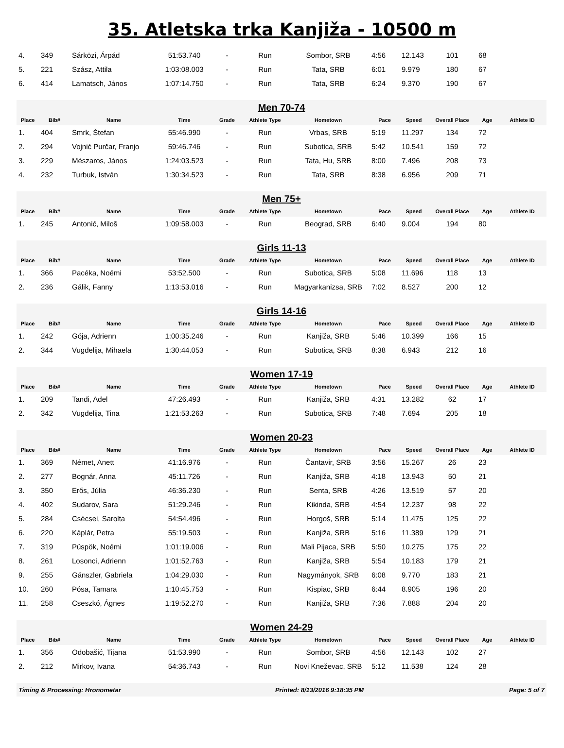35. Atletska trka Kanjiža - 10500 m
| 4. | 349 | Sárközi, Árpád | 51:53.740 | - | Run | Sombor, SRB | 4:56 | 12.143 | 101 | 68 | |
| 5. | 221 | Szász, Attila | 1:03:08.003 | - | Run | Tata, SRB | 6:01 | 9.979 | 180 | 67 | |
| 6. | 414 | Lamatsch, János | 1:07:14.750 | - | Run | Tata, SRB | 6:24 | 9.370 | 190 | 67 | |
| Men 70-74 | | | | | | | | | | | |
| Place | Bib# | Name | Time | Grade | Athlete Type | Hometown | Pace | Speed | Overall Place | Age | Athlete ID |
| 1. | 404 | Smrk, Štefan | 55:46.990 | - | Run | Vrbas, SRB | 5:19 | 11.297 | 134 | 72 | |
| 2. | 294 | Vojnić Purčar, Franjo | 59:46.746 | - | Run | Subotica, SRB | 5:42 | 10.541 | 159 | 72 | |
| 3. | 229 | Mészaros, János | 1:24:03.523 | - | Run | Tata, Hu, SRB | 8:00 | 7.496 | 208 | 73 | |
| 4. | 232 | Turbuk, István | 1:30:34.523 | - | Run | Tata, SRB | 8:38 | 6.956 | 209 | 71 | |
| Men 75+ | | | | | | | | | | | |
| Place | Bib# | Name | Time | Grade | Athlete Type | Hometown | Pace | Speed | Overall Place | Age | Athlete ID |
| 1. | 245 | Antonić, Miloš | 1:09:58.003 | - | Run | Beograd, SRB | 6:40 | 9.004 | 194 | 80 | |
| Girls 11-13 | | | | | | | | | | | |
| Place | Bib# | Name | Time | Grade | Athlete Type | Hometown | Pace | Speed | Overall Place | Age | Athlete ID |
| 1. | 366 | Pacéka, Noémi | 53:52.500 | - | Run | Subotica, SRB | 5:08 | 11.696 | 118 | 13 | |
| 2. | 236 | Gálik, Fanny | 1:13:53.016 | - | Run | Magyarkanizsa, SRB | 7:02 | 8.527 | 200 | 12 | |
| Girls 14-16 | | | | | | | | | | | |
| Place | Bib# | Name | Time | Grade | Athlete Type | Hometown | Pace | Speed | Overall Place | Age | Athlete ID |
| 1. | 242 | Gója, Adrienn | 1:00:35.246 | - | Run | Kanjiža, SRB | 5:46 | 10.399 | 166 | 15 | |
| 2. | 344 | Vugdelija, Mihaela | 1:30:44.053 | - | Run | Subotica, SRB | 8:38 | 6.943 | 212 | 16 | |
| Women 17-19 | | | | | | | | | | | |
| Place | Bib# | Name | Time | Grade | Athlete Type | Hometown | Pace | Speed | Overall Place | Age | Athlete ID |
| 1. | 209 | Tandi, Adel | 47:26.493 | - | Run | Kanjiža, SRB | 4:31 | 13.282 | 62 | 17 | |
| 2. | 342 | Vugdelija, Tina | 1:21:53.263 | - | Run | Subotica, SRB | 7:48 | 7.694 | 205 | 18 | |
| Women 20-23 | | | | | | | | | | | |
| Place | Bib# | Name | Time | Grade | Athlete Type | Hometown | Pace | Speed | Overall Place | Age | Athlete ID |
| 1. | 369 | Német, Anett | 41:16.976 | - | Run | Čantavir, SRB | 3:56 | 15.267 | 26 | 23 | |
| 2. | 277 | Bognár, Anna | 45:11.726 | - | Run | Kanjiža, SRB | 4:18 | 13.943 | 50 | 21 | |
| 3. | 350 | Erős, Júlia | 46:36.230 | - | Run | Senta, SRB | 4:26 | 13.519 | 57 | 20 | |
| 4. | 402 | Sudarov, Sara | 51:29.246 | - | Run | Kikinda, SRB | 4:54 | 12.237 | 98 | 22 | |
| 5. | 284 | Csécsei, Sarolta | 54:54.496 | - | Run | Horgoš, SRB | 5:14 | 11.475 | 125 | 22 | |
| 6. | 220 | Káplár, Petra | 55:19.503 | - | Run | Kanjiža, SRB | 5:16 | 11.389 | 129 | 21 | |
| 7. | 319 | Püspök, Noémi | 1:01:19.006 | - | Run | Mali Pijaca, SRB | 5:50 | 10.275 | 175 | 22 | |
| 8. | 261 | Losonci, Adrienn | 1:01:52.763 | - | Run | Kanjiža, SRB | 5:54 | 10.183 | 179 | 21 | |
| 9. | 255 | Gánszler, Gabriela | 1:04:29.030 | - | Run | Nagymányok, SRB | 6:08 | 9.770 | 183 | 21 | |
| 10. | 260 | Pósa, Tamara | 1:10:45.753 | - | Run | Kispiac, SRB | 6:44 | 8.905 | 196 | 20 | |
| 11. | 258 | Cseszkó, Ágnes | 1:19:52.270 | - | Run | Kanjiža, SRB | 7:36 | 7.888 | 204 | 20 | |
| Women 24-29 | | | | | | | | | | | |
| Place | Bib# | Name | Time | Grade | Athlete Type | Hometown | Pace | Speed | Overall Place | Age | Athlete ID |
| 1. | 356 | Odobašić, Tijana | 51:53.990 | - | Run | Sombor, SRB | 4:56 | 12.143 | 102 | 27 | |
| 2. | 212 | Mirkov, Ivana | 54:36.743 | - | Run | Novi Kneževac, SRB | 5:12 | 11.538 | 124 | 28 | |
| Timing & Processing: Hronometar | | | | Printed: 8/13/2016 9:18:35 PM | | | | | Page: 5 of 7 | | |